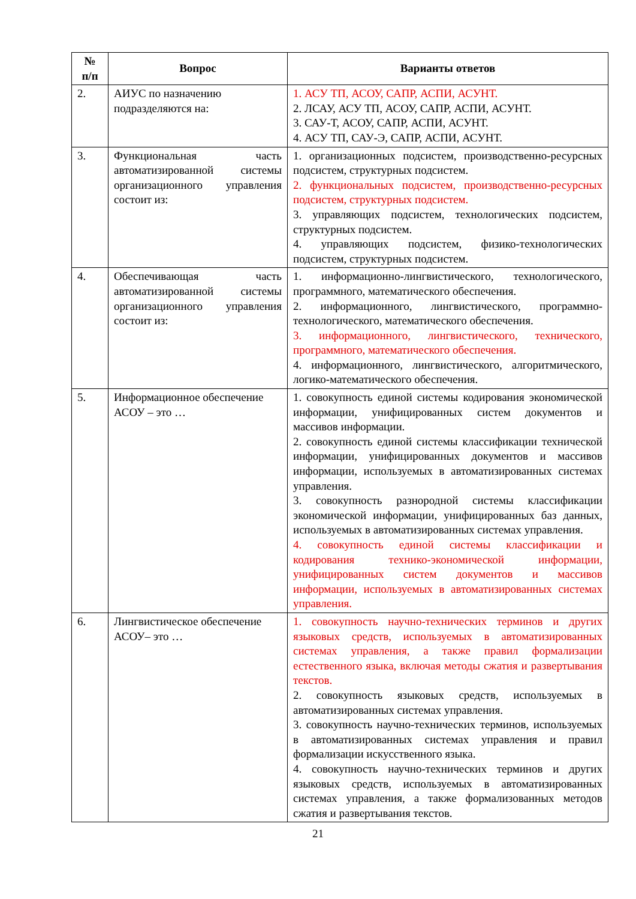| № п/п | Вопрос | Варианты ответов |
| --- | --- | --- |
| 2. | АИУС по назначению подразделяются на: | 1. АСУ ТП, АСОУ, САПР, АСПИ, АСУНТ. 2. ЛСАУ, АСУ ТП, АСОУ, САПР, АСПИ, АСУНТ. 3. САУ-Т, АСОУ, САПР, АСПИ, АСУНТ. 4. АСУ ТП, САУ-Э, САПР, АСПИ, АСУНТ. |
| 3. | Функциональная часть автоматизированной системы организационного управления состоит из: | 1. организационных подсистем, производственно-ресурсных подсистем, структурных подсистем. 2. функциональных подсистем, производственно-ресурсных подсистем, структурных подсистем. 3. управляющих подсистем, технологических подсистем, структурных подсистем. 4. управляющих подсистем, физико-технологических подсистем, структурных подсистем. |
| 4. | Обеспечивающая часть автоматизированной системы организационного управления состоит из: | 1. информационно-лингвистического, технологического, программного, математического обеспечения. 2. информационного, лингвистического, программно-технологического, математического обеспечения. 3. информационного, лингвистического, технического, программного, математического обеспечения. 4. информационного, лингвистического, алгоритмического, логико-математического обеспечения. |
| 5. | Информационное обеспечение АСОУ – это … | 1. совокупность единой системы кодирования экономической информации, унифицированных систем документов и массивов информации. 2. совокупность единой системы классификации технической информации, унифицированных документов и массивов информации, используемых в автоматизированных системах управления. 3. совокупность разнородной системы классификации экономической информации, унифицированных баз данных, используемых в автоматизированных системах управления. 4. совокупность единой системы классификации и кодирования технико-экономической информации, унифицированных систем документов и массивов информации, используемых в автоматизированных системах управления. |
| 6. | Лингвистическое обеспечение АСОУ– это … | 1. совокупность научно-технических терминов и других языковых средств, используемых в автоматизированных системах управления, а также правил формализации естественного языка, включая методы сжатия и развертывания текстов. 2. совокупность языковых средств, используемых в автоматизированных системах управления. 3. совокупность научно-технических терминов, используемых в автоматизированных системах управления и правил формализации искусственного языка. 4. совокупность научно-технических терминов и других языковых средств, используемых в автоматизированных системах управления, а также формализованных методов сжатия и развертывания текстов. |
21